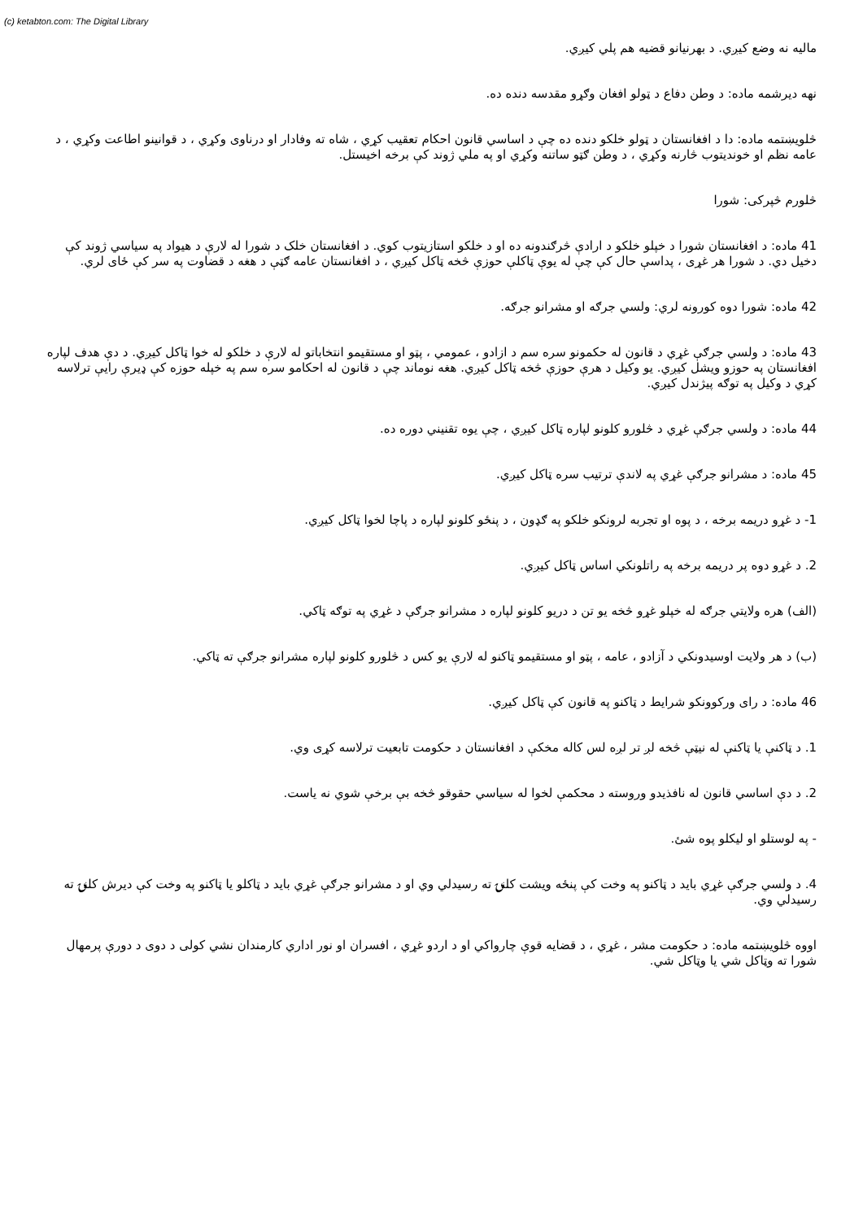(c) ketabton.com: The Digital Library
ماليه نه وضع کيږي. د بهرنيانو قضيه هم پلي کيږي.
نهه ديرشمه ماده: د وطن دفاع د ټولو افغان وګړو مقدسه دنده ده.
څلويښتمه ماده: دا د افغانستان د ټولو خلکو دنده ده چې د اساسي قانون احکام تعقيب کړي ، شاه ته وفادار او درناوی وکړي ، د قوانينو اطاعت وکړي ، د عامه نظم او خونديتوب څارنه وکړي ، د وطن ګټو ساتنه وکړي او په ملي ژوند کې برخه اخيستل.
څلورم څپرکی: شورا
41 ماده: د افغانستان شورا د خپلو خلکو د ارادې څرګندونه ده او د خلکو استازيتوب کوي. د افغانستان خلک د شورا له لارې د هيواد په سياسي ژوند کې دخيل دي. د شورا هر غړی ، پداسې حال کې چې له يوې ټاکلې حوزې څخه ټاکل کيږي ، د افغانستان عامه ګټې د هغه د قضاوت په سر کې ځای لري.
42 ماده: شورا دوه کورونه لري: ولسي جرګه او مشرانو جرګه.
43 ماده: د ولسي جرګې غړي د قانون له حکمونو سره سم د ازادو ، عمومي ، پټو او مستقيمو انتخاباتو له لارې د خلکو له خوا ټاکل کيږي. د دې هدف لپاره افغانستان په حوزو ويشل کيږي. يو وکيل د هرې حوزې څخه ټاکل کيږي. هغه نوماند چې د قانون له احکامو سره سم په خپله حوزه کې ډيرې رايې ترلاسه کړي د وکيل په توګه پيژندل کيږي.
44 ماده: د ولسي جرګې غړي د څلورو کلونو لپاره ټاکل کيږي ، چې يوه تقنيني دوره ده.
45 ماده: د مشرانو جرګې غړي په لاندې ترتيب سره ټاکل کيږي.
1- د غړو دريمه برخه ، د پوه او تجربه لرونکو خلکو په ګډون ، د پنځو کلونو لپاره د پاچا لخوا ټاکل کيږي.
2. د غړو دوه پر دريمه برخه په راتلونکي اساس ټاکل کيږي.
(الف) هره ولايتي جرګه له خپلو غړو څخه يو تن د دريو کلونو لپاره د مشرانو جرګې د غړي په توګه ټاکي.
(ب) د هر ولايت اوسيدونکي د آزادو ، عامه ، پټو او مستقيمو ټاکنو له لارې يو کس د څلورو کلونو لپاره مشرانو جرګې ته ټاکي.
46 ماده: د رای ورکوونکو شرايط د ټاکنو په قانون کې ټاکل کيږي.
1. د ټاکنې يا ټاکنې له نيټې څخه لږ تر لږه لس کاله مخکې د افغانستان د حکومت تابعيت ترلاسه کړی وي.
2. د دې اساسي قانون له نافذيدو وروسته د محکمې لخوا له سياسي حقوقو څخه بې برخې شوي نه ياست.
- په لوستلو او ليکلو پوه شئ.
4. د ولسي جرګې غړي بايد د ټاکنو په وخت کې پنځه ويشت کلنۍ ته رسيدلي وي او د مشرانو جرګې غړي بايد د ټاکلو يا ټاکنو په وخت کې ديرش کلنۍ ته رسيدلي وي.
اووه څلويښتمه ماده: د حکومت مشر ، غړي ، د قضايه قوې چارواکي او د اردو غړي ، افسران او نور اداري کارمندان نشي کولی د دوی د دورې پرمهال شورا ته وټاکل شي يا وټاکل شي.